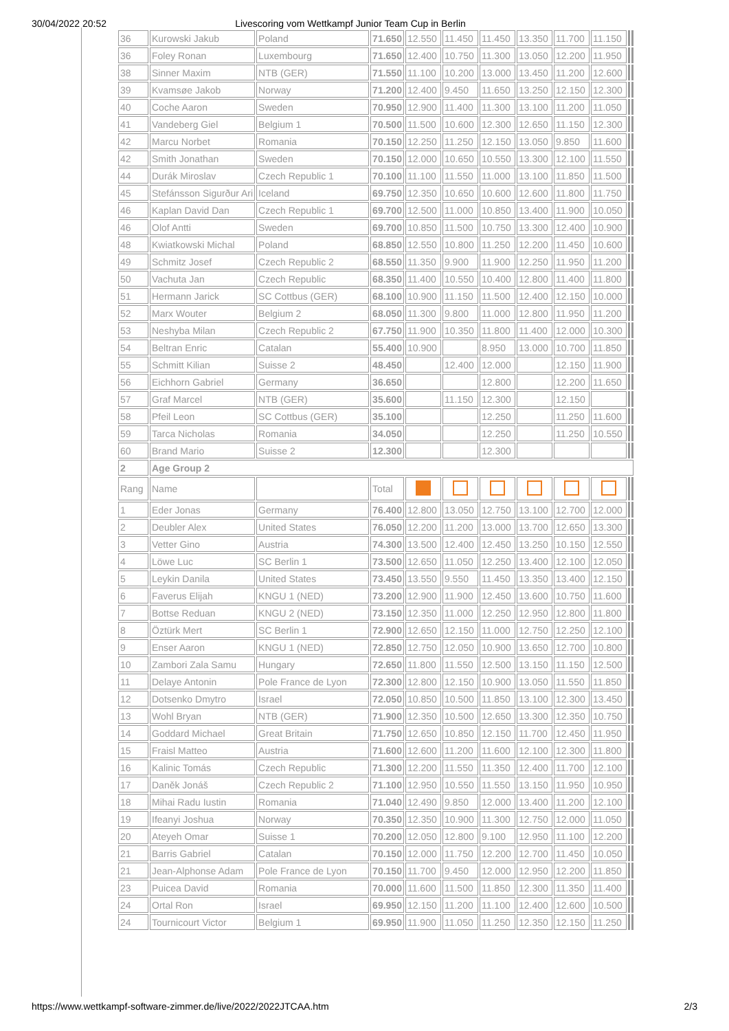30/04/2022 20:52 Livescoring vom Wettkampf Junior Team Cup in Berlin
| 36 | Kurowski Jakub | Poland | 71.650 | 12.550 | 11.450 | 11.450 | 13.350 | 11.700 | 11.150 | | |
| 36 | Foley Ronan | Luxembourg | 71.650 | 12.400 | 10.750 | 11.300 | 13.050 | 12.200 | 11.950 | | |
| 38 | Sinner Maxim | NTB (GER) | 71.550 | 11.100 | 10.200 | 13.000 | 13.450 | 11.200 | 12.600 | | |
| 39 | Kvamsøe Jakob | Norway | 71.200 | 12.400 | 9.450 | 11.650 | 13.250 | 12.150 | 12.300 | | |
| 40 | Coche Aaron | Sweden | 70.950 | 12.900 | 11.400 | 11.300 | 13.100 | 11.200 | 11.050 | | |
| 41 | Vandeberg Giel | Belgium 1 | 70.500 | 11.500 | 10.600 | 12.300 | 12.650 | 11.150 | 12.300 | | |
| 42 | Marcu Norbet | Romania | 70.150 | 12.250 | 11.250 | 12.150 | 13.050 | 9.850 | 11.600 | | |
| 42 | Smith Jonathan | Sweden | 70.150 | 12.000 | 10.650 | 10.550 | 13.300 | 12.100 | 11.550 | | |
| 44 | Durák Miroslav | Czech Republic 1 | 70.100 | 11.100 | 11.550 | 11.000 | 13.100 | 11.850 | 11.500 | | |
| 45 | Stefánsson Sigurður Ari | Iceland | 69.750 | 12.350 | 10.650 | 10.600 | 12.600 | 11.800 | 11.750 | | |
| 46 | Kaplan David Dan | Czech Republic 1 | 69.700 | 12.500 | 11.000 | 10.850 | 13.400 | 11.900 | 10.050 | | |
| 46 | Olof Antti | Sweden | 69.700 | 10.850 | 11.500 | 10.750 | 13.300 | 12.400 | 10.900 | | |
| 48 | Kwiatkowski Michal | Poland | 68.850 | 12.550 | 10.800 | 11.250 | 12.200 | 11.450 | 10.600 | | |
| 49 | Schmitz Josef | Czech Republic 2 | 68.550 | 11.350 | 9.900 | 11.900 | 12.250 | 11.950 | 11.200 | | |
| 50 | Vachuta Jan | Czech Republic | 68.350 | 11.400 | 10.550 | 10.400 | 12.800 | 11.400 | 11.800 | | |
| 51 | Hermann Jarick | SC Cottbus (GER) | 68.100 | 10.900 | 11.150 | 11.500 | 12.400 | 12.150 | 10.000 | | |
| 52 | Marx Wouter | Belgium 2 | 68.050 | 11.300 | 9.800 | 11.000 | 12.800 | 11.950 | 11.200 | | |
| 53 | Neshyba Milan | Czech Republic 2 | 67.750 | 11.900 | 10.350 | 11.800 | 11.400 | 12.000 | 10.300 | | |
| 54 | Beltran Enric | Catalan | 55.400 | 10.900 | | 8.950 | 13.000 | 10.700 | 11.850 | | |
| 55 | Schmitt Kilian | Suisse 2 | 48.450 | | 12.400 | 12.000 | | 12.150 | 11.900 | | |
| 56 | Eichhorn Gabriel | Germany | 36.650 | | | 12.800 | | 12.200 | 11.650 | | |
| 57 | Graf Marcel | NTB (GER) | 35.600 | | 11.150 | 12.300 | | 12.150 | | | |
| 58 | Pfeil Leon | SC Cottbus (GER) | 35.100 | | | 12.250 | | 11.250 | 11.600 | | |
| 59 | Tarca Nicholas | Romania | 34.050 | | | 12.250 | | 11.250 | 10.550 | | |
| 60 | Brand Mario | Suisse 2 | 12.300 | | | 12.300 | | | | | |
| 2 | Age Group 2 | | | | | | | | | | |
| Rang | Name | | Total | | | | | | | | |
| 1 | Eder Jonas | Germany | 76.400 | 12.800 | 13.050 | 12.750 | 13.100 | 12.700 | 12.000 | | |
| 2 | Deubler Alex | United States | 76.050 | 12.200 | 11.200 | 13.000 | 13.700 | 12.650 | 13.300 | | |
| 3 | Vetter Gino | Austria | 74.300 | 13.500 | 12.400 | 12.450 | 13.250 | 10.150 | 12.550 | | |
| 4 | Löwe Luc | SC Berlin 1 | 73.500 | 12.650 | 11.050 | 12.250 | 13.400 | 12.100 | 12.050 | | |
| 5 | Leykin Danila | United States | 73.450 | 13.550 | 9.550 | 11.450 | 13.350 | 13.400 | 12.150 | | |
| 6 | Faverus Elijah | KNGU 1 (NED) | 73.200 | 12.900 | 11.900 | 12.450 | 13.600 | 10.750 | 11.600 | | |
| 7 | Bottse Reduan | KNGU 2 (NED) | 73.150 | 12.350 | 11.000 | 12.250 | 12.950 | 12.800 | 11.800 | | |
| 8 | Öztürk Mert | SC Berlin 1 | 72.900 | 12.650 | 12.150 | 11.000 | 12.750 | 12.250 | 12.100 | | |
| 9 | Enser Aaron | KNGU 1 (NED) | 72.850 | 12.750 | 12.050 | 10.900 | 13.650 | 12.700 | 10.800 | | |
| 10 | Zambori Zala Samu | Hungary | 72.650 | 11.800 | 11.550 | 12.500 | 13.150 | 11.150 | 12.500 | | |
| 11 | Delaye Antonin | Pole France de Lyon | 72.300 | 12.800 | 12.150 | 10.900 | 13.050 | 11.550 | 11.850 | | |
| 12 | Dotsenko Dmytro | Israel | 72.050 | 10.850 | 10.500 | 11.850 | 13.100 | 12.300 | 13.450 | | |
| 13 | Wohl Bryan | NTB (GER) | 71.900 | 12.350 | 10.500 | 12.650 | 13.300 | 12.350 | 10.750 | | |
| 14 | Goddard Michael | Great Britain | 71.750 | 12.650 | 10.850 | 12.150 | 11.700 | 12.450 | 11.950 | | |
| 15 | Fraisl Matteo | Austria | 71.600 | 12.600 | 11.200 | 11.600 | 12.100 | 12.300 | 11.800 | | |
| 16 | Kalinic Tomás | Czech Republic | 71.300 | 12.200 | 11.550 | 11.350 | 12.400 | 11.700 | 12.100 | | |
| 17 | Daněk Jonáš | Czech Republic 2 | 71.100 | 12.950 | 10.550 | 11.550 | 13.150 | 11.950 | 10.950 | | |
| 18 | Mihai Radu Iustin | Romania | 71.040 | 12.490 | 9.850 | 12.000 | 13.400 | 11.200 | 12.100 | | |
| 19 | Ifeanyi Joshua | Norway | 70.350 | 12.350 | 10.900 | 11.300 | 12.750 | 12.000 | 11.050 | | |
| 20 | Ateyeh Omar | Suisse 1 | 70.200 | 12.050 | 12.800 | 9.100 | 12.950 | 11.100 | 12.200 | | |
| 21 | Barris Gabriel | Catalan | 70.150 | 12.000 | 11.750 | 12.200 | 12.700 | 11.450 | 10.050 | | |
| 21 | Jean-Alphonse Adam | Pole France de Lyon | 70.150 | 11.700 | 9.450 | 12.000 | 12.950 | 12.200 | 11.850 | | |
| 23 | Puicea David | Romania | 70.000 | 11.600 | 11.500 | 11.850 | 12.300 | 11.350 | 11.400 | | |
| 24 | Ortal Ron | Israel | 69.950 | 12.150 | 11.200 | 11.100 | 12.400 | 12.600 | 10.500 | | |
| 24 | Tournicourt Victor | Belgium 1 | 69.950 | 11.900 | 11.050 | 11.250 | 12.350 | 12.150 | 11.250 | | |
https://www.wettkampf-software-zimmer.de/live/2022/2022JTCAA.htm 2/3